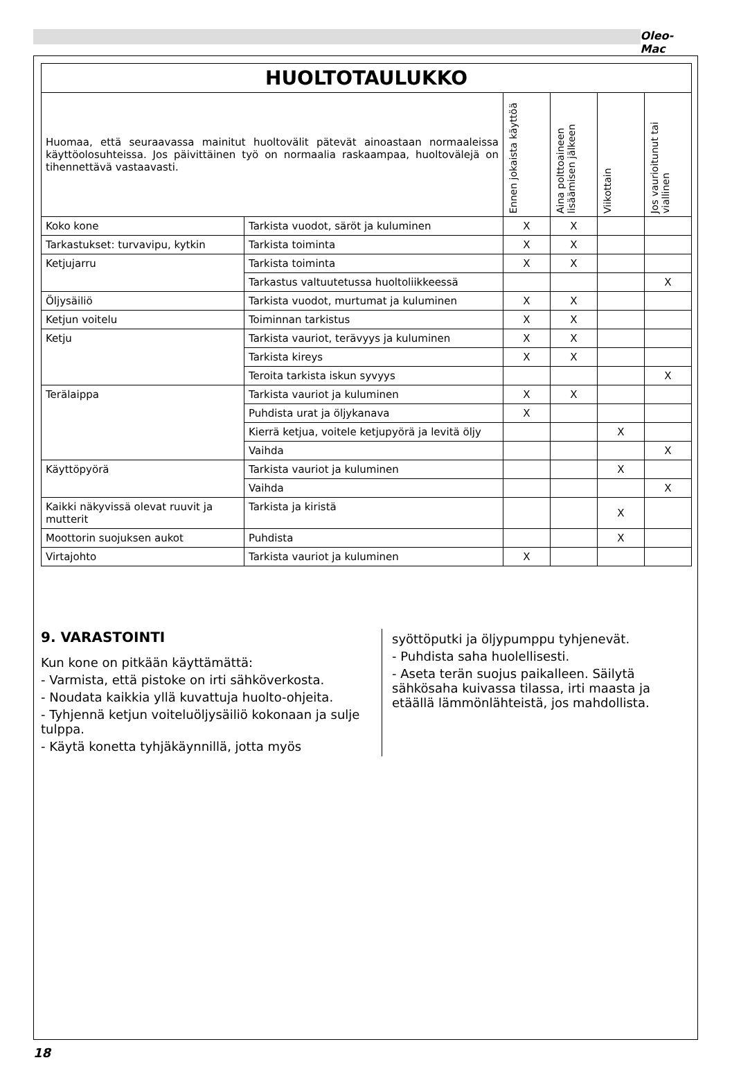Oleo-Mac
| HUOLTOTAULUKKO | | | | | |
| --- | --- | --- | --- | --- | --- |
| Huomaa, että seuraavassa mainitut huoltovälit pätevät ainoastaan normaaleissa käyttöolosuhteissa. Jos päivittäinen työ on normaalia raskaampaa, huoltovälejä on tihennettävä vastaavasti. | | Ennen jokaista käyttöä | Aina polttoaineen lisäämisen jälkeen | Viikottain | Jos vaurioitunut tai viallinen |
| Koko kone | Tarkista vuodot, säröt ja kuluminen | X | X | | |
| Tarkastukset: turvavipu, kytkin | Tarkista toiminta | X | X | | |
| Ketjujarru | Tarkista toiminta | X | X | | |
| | Tarkastus valtuutetussa huoltoliikkeessä | | | | X |
| Öljysäiliö | Tarkista vuodot, murtumat ja kuluminen | X | X | | |
| Ketjun voitelu | Toiminnan tarkistus | X | X | | |
| Ketju | Tarkista vauriot, terävyys ja kuluminen | X | X | | |
| | Tarkista kireys | X | X | | |
| | Teroita tarkista iskun syvyys | | | | X |
| Terälaippa | Tarkista vauriot ja kuluminen | X | X | | |
| | Puhdista urat ja öljykanava | X | | | |
| | Kierrä ketjua, voitele ketjupyörä ja levitä öljy | | | X | |
| | Vaihda | | | | X |
| Käyttöpyörä | Tarkista vauriot ja kuluminen | | | X | |
| | Vaihda | | | | X |
| Kaikki näkyvissä olevat ruuvit ja mutterit | Tarkista ja kiristä | | | X | |
| Moottorin suojuksen aukot | Puhdista | | | X | |
| Virtajohto | Tarkista vauriot ja kuluminen | X | | | |
9. VARASTOINTI
Kun kone on pitkään käyttämättä:
- Varmista, että pistoke on irti sähköverkosta.
- Noudata kaikkia yllä kuvattuja huolto-ohjeita.
- Tyhjennä ketjun voiteluöljysäiliö kokonaan ja sulje tulppa.
- Käytä konetta tyhjäkäynnillä, jotta myös
syöttöputki ja öljypumppu tyhjenevät.
- Puhdista saha huolellisesti.
- Aseta terän suojus paikalleen. Säilytä sähkösaha kuivassa tilassa, irti maasta ja etäällä lämmönlähteistä, jos mahdollista.
18